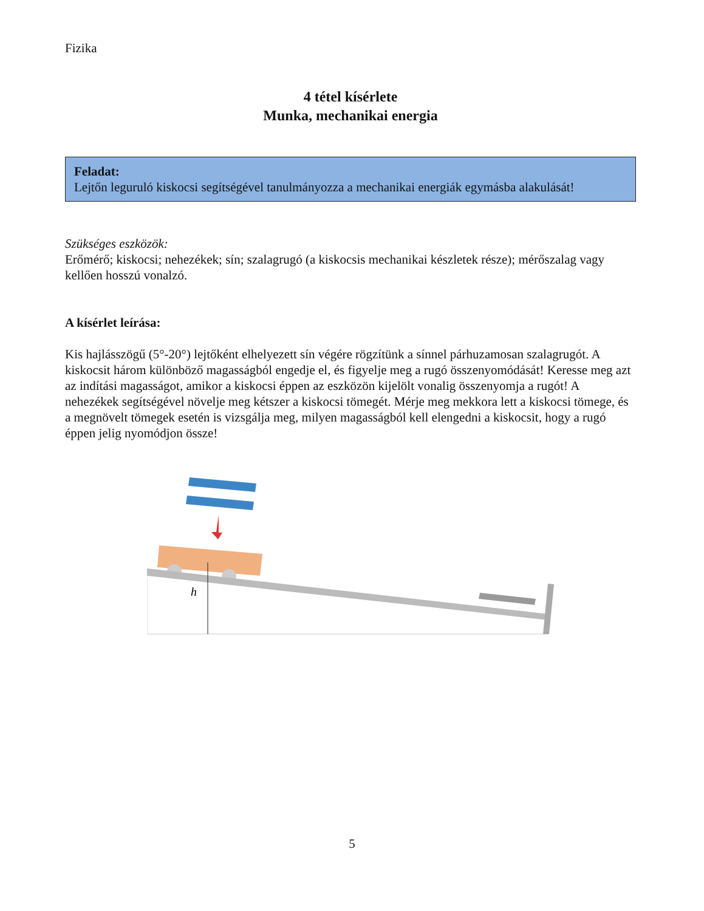Fizika
4 tétel kísérlete
Munka, mechanikai energia
Feladat:
Lejtőn leguruló kiskocsi segítségével tanulmányozza a mechanikai energiák egymásba alakulását!
Szükséges eszközök:
Erőmérő; kiskocsi; nehezékek; sín; szalagrugó (a kiskocsis mechanikai készletek része); mérőszalag vagy kellően hosszú vonalzó.
A kísérlet leírása:
Kis hajlásszögű (5°-20°) lejtőként elhelyezett sín végére rögzítünk a sínnel párhuzamosan szalagrugót. A kiskocsit három különböző magasságból engedje el, és figyelje meg a rugó összenyomódását! Keresse meg azt az indítási magasságot, amikor a kiskocsi éppen az eszközön kijelölt vonalig összenyomja a rugót! A nehezékek segítségével növelje meg kétszer a kiskocsi tömegét. Mérje meg mekkora lett a kiskocsi tömege, és a megnövelt tömegek esetén is vizsgálja meg, milyen magasságból kell elengedni a kiskocsit, hogy a rugó éppen jelig nyomódjon össze!
h
5